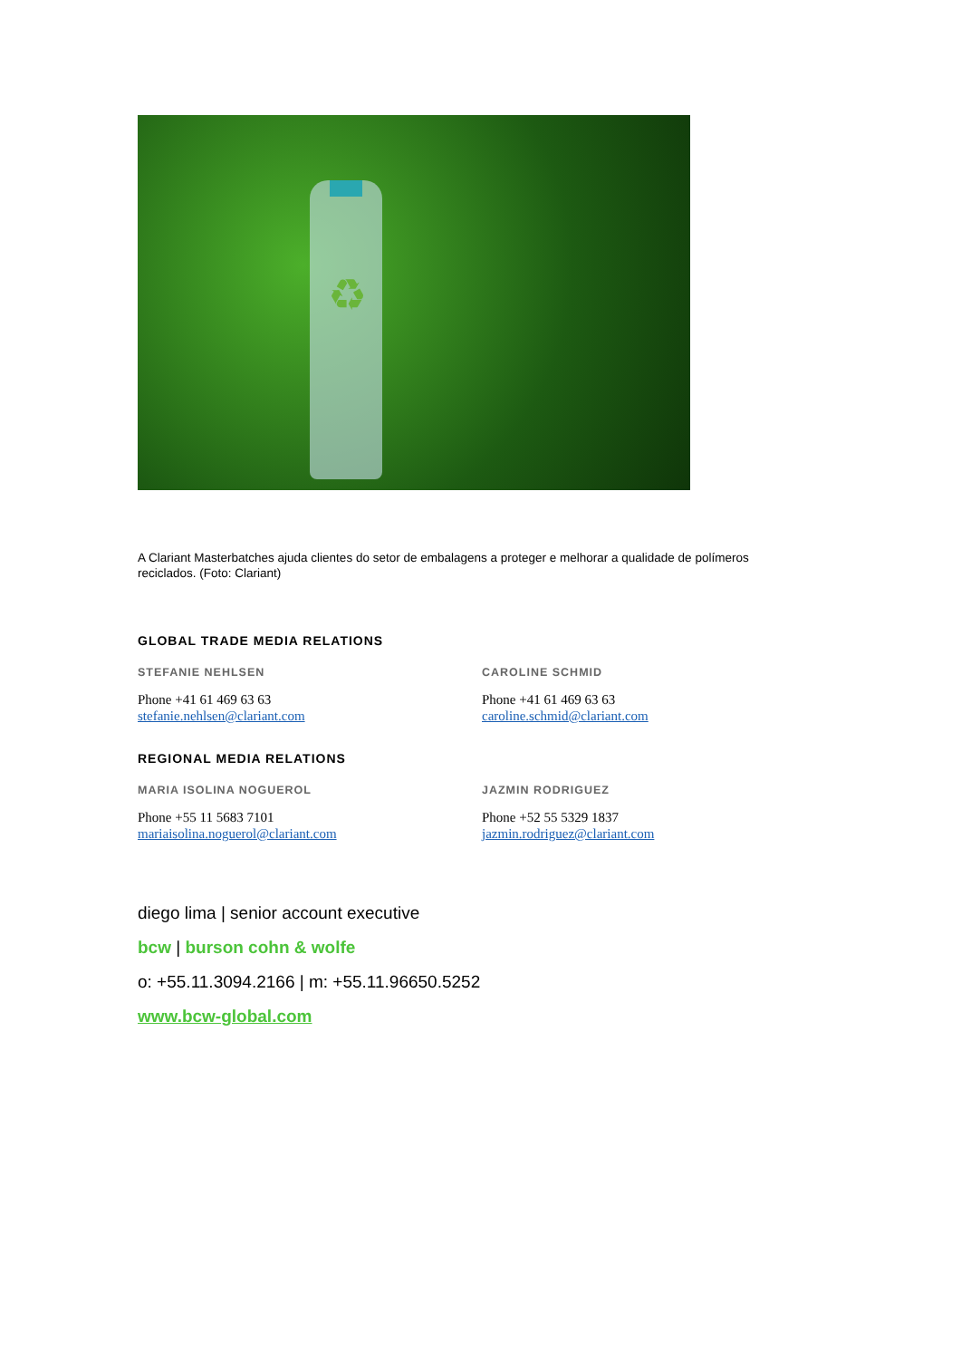♻
A Clariant Masterbatches ajuda clientes do setor de embalagens a proteger e melhorar a qualidade de polímeros reciclados. (Foto: Clariant)
GLOBAL TRADE MEDIA RELATIONS
STEFANIE NEHLSEN
Phone +41 61 469 63 63
stefanie.nehlsen@clariant.com
CAROLINE SCHMID
Phone +41 61 469 63 63
caroline.schmid@clariant.com
REGIONAL MEDIA RELATIONS
MARIA ISOLINA NOGUEROL
Phone +55 11 5683 7101
mariaisolina.noguerol@clariant.com
JAZMIN RODRIGUEZ
Phone +52 55 5329 1837
jazmin.rodriguez@clariant.com
diego lima | senior account executive
bcw | burson cohn & wolfe
o: +55.11.3094.2166 | m: +55.11.96650.5252
www.bcw-global.com